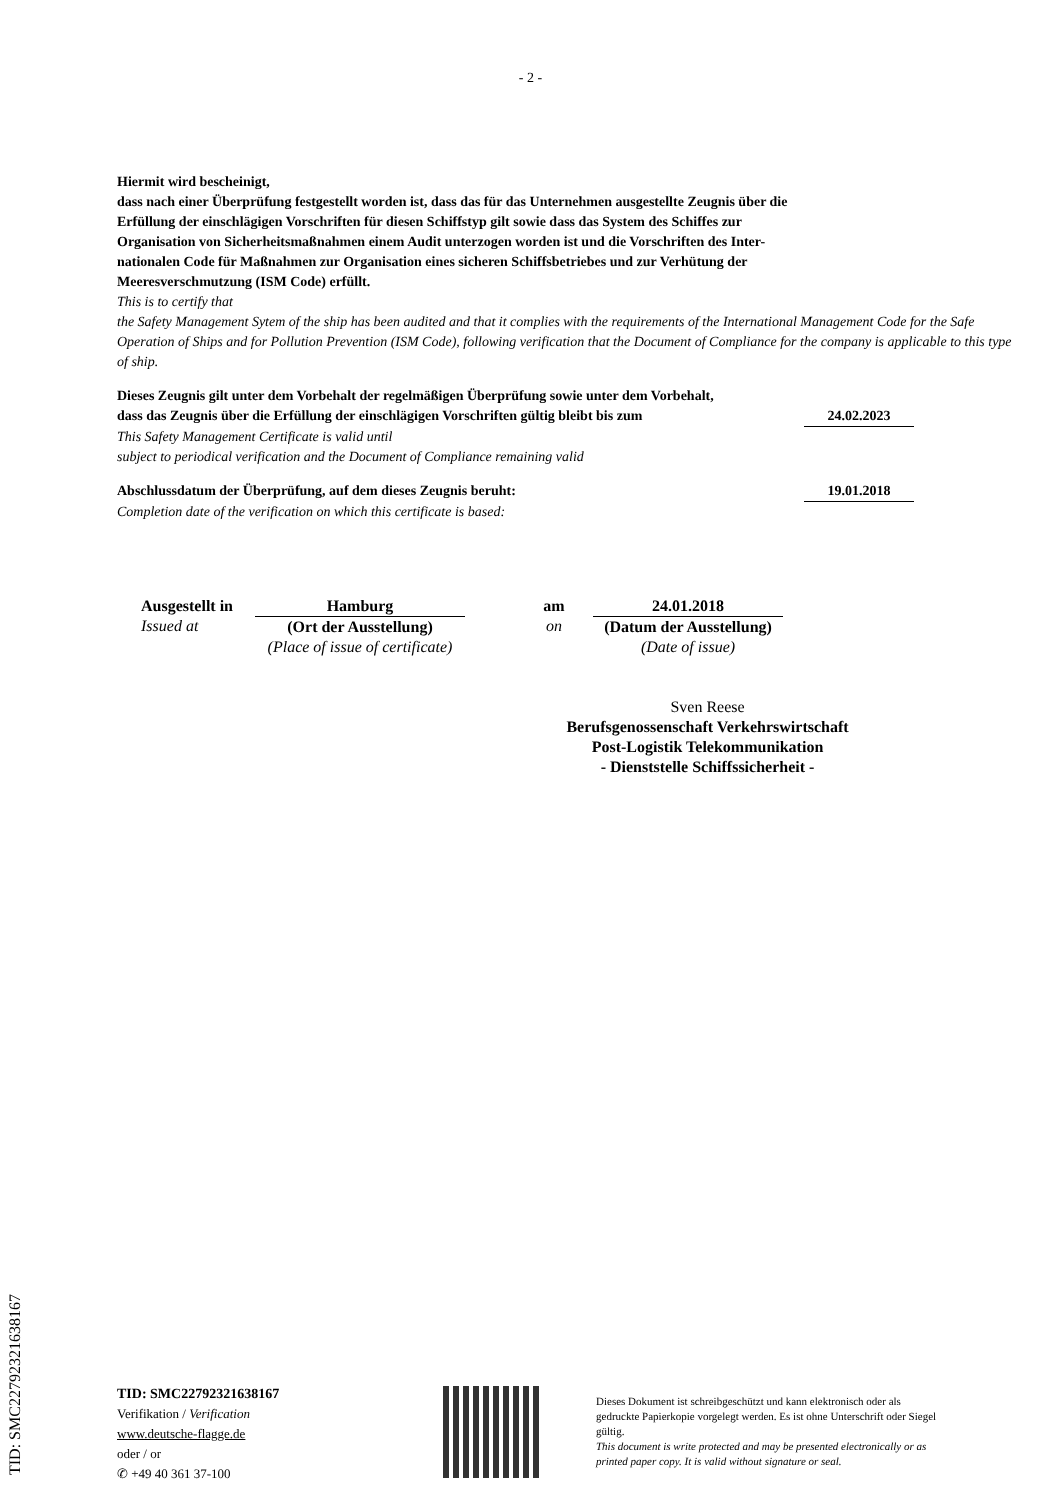- 2 -
Hiermit wird bescheinigt,
dass nach einer Überprüfung festgestellt worden ist, dass das für das Unternehmen ausgestellte Zeugnis über die
Erfüllung der einschlägigen Vorschriften für diesen Schiffstyp gilt sowie dass das System des Schiffes zur
Organisation von Sicherheitsmaßnahmen einem Audit unterzogen worden ist und die Vorschriften des Inter-
nationalen Code für Maßnahmen zur Organisation eines sicheren Schiffsbetriebes und zur Verhütung der
Meeresverschmutzung (ISM Code) erfüllt.
This is to certify that
the Safety Management Sytem of the ship has been audited and that it complies with the requirements of the International Management Code for the Safe Operation of Ships and for Pollution Prevention (ISM Code), following verification that the Document of Compliance for the company is applicable to this type of ship.
Dieses Zeugnis gilt unter dem Vorbehalt der regelmäßigen Überprüfung sowie unter dem Vorbehalt,
dass das Zeugnis über die Erfüllung der einschlägigen Vorschriften gültig bleibt bis zum 24.02.2023
This Safety Management Certificate is valid until
subject to periodical verification and the Document of Compliance remaining valid
Abschlussdatum der Überprüfung, auf dem dieses Zeugnis beruht: 19.01.2018
Completion date of the verification on which this certificate is based:
Ausgestellt in
Issued at
Hamburg
(Ort der Ausstellung)
(Place of issue of certificate)
am
on
24.01.2018
(Datum der Ausstellung)
(Date of issue)
Sven Reese
Berufsgenossenschaft Verkehrswirtschaft
Post-Logistik Telekommunikation
- Dienststelle Schiffssicherheit -
TID: SMC22792321638167
TID: SMC22792321638167
Verifikation / Verification
www.deutsche-flagge.de
oder / or
✆ +49 40 361 37-100
Dieses Dokument ist schreibgeschützt und kann elektronisch oder als gedruckte Papierkopie vorgelegt werden. Es ist ohne Unterschrift oder Siegel gültig.
This document is write protected and may be presented electronically or as printed paper copy. It is valid without signature or seal.